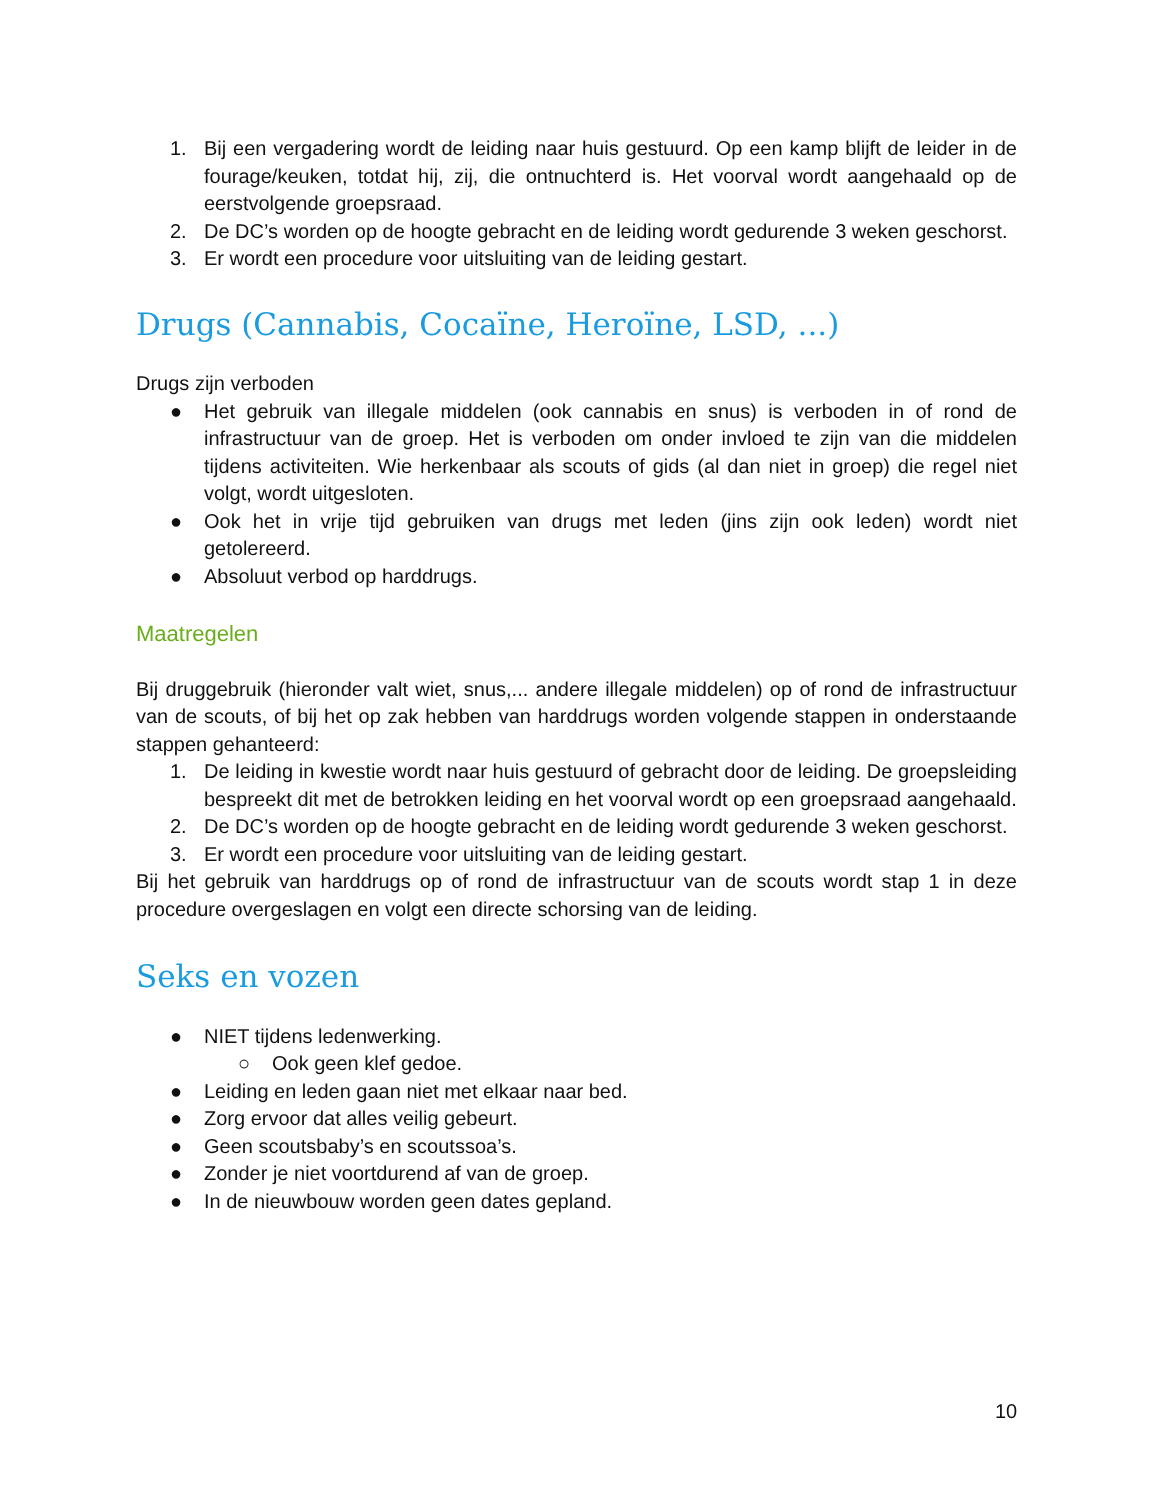1. Bij een vergadering wordt de leiding naar huis gestuurd. Op een kamp blijft de leider in de fourage/keuken, totdat hij, zij, die ontnuchterd is. Het voorval wordt aangehaald op de eerstvolgende groepsraad.
2. De DC’s worden op de hoogte gebracht en de leiding wordt gedurende 3 weken geschorst.
3. Er wordt een procedure voor uitsluiting van de leiding gestart.
Drugs (Cannabis, Cocaïne, Heroïne, LSD, ...)
Drugs zijn verboden
● Het gebruik van illegale middelen (ook cannabis en snus) is verboden in of rond de infrastructuur van de groep. Het is verboden om onder invloed te zijn van die middelen tijdens activiteiten. Wie herkenbaar als scouts of gids (al dan niet in groep) die regel niet volgt, wordt uitgesloten.
● Ook het in vrije tijd gebruiken van drugs met leden (jins zijn ook leden) wordt niet getolereerd.
● Absoluut verbod op harddrugs.
Maatregelen
Bij druggebruik (hieronder valt wiet, snus,... andere illegale middelen) op of rond de infrastructuur van de scouts, of bij het op zak hebben van harddrugs worden volgende stappen in onderstaande stappen gehanteerd:
1. De leiding in kwestie wordt naar huis gestuurd of gebracht door de leiding. De groepsleiding bespreekt dit met de betrokken leiding en het voorval wordt op een groepsraad aangehaald.
2. De DC’s worden op de hoogte gebracht en de leiding wordt gedurende 3 weken geschorst.
3. Er wordt een procedure voor uitsluiting van de leiding gestart.
Bij het gebruik van harddrugs op of rond de infrastructuur van de scouts wordt stap 1 in deze procedure overgeslagen en volgt een directe schorsing van de leiding.
Seks en vozen
● NIET tijdens ledenwerking.
○ Ook geen klef gedoe.
● Leiding en leden gaan niet met elkaar naar bed.
● Zorg ervoor dat alles veilig gebeurt.
● Geen scoutsbaby’s en scoutssoa’s.
● Zonder je niet voortdurend af van de groep.
● In de nieuwbouw worden geen dates gepland.
10